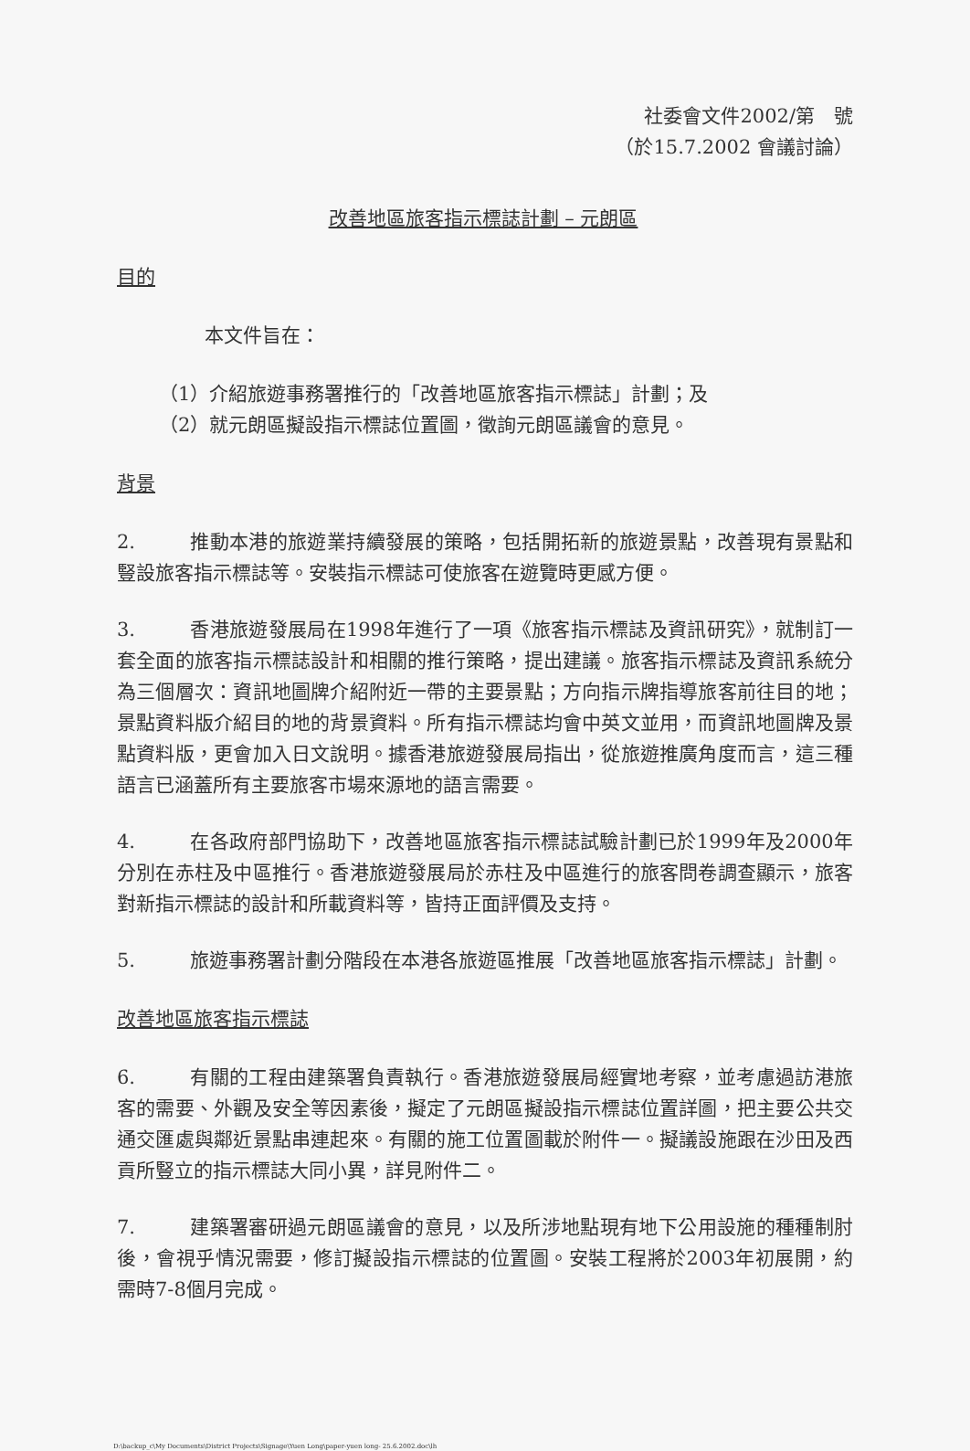社委會文件2002/第　號
（於15.7.2002 會議討論）
改善地區旅客指示標誌計劃 – 元朗區
目的
本文件旨在：
（1）介紹旅遊事務署推行的「改善地區旅客指示標誌」計劃；及
（2）就元朗區擬設指示標誌位置圖，徵詢元朗區議會的意見。
背景
2. 推動本港的旅遊業持續發展的策略，包括開拓新的旅遊景點，改善現有景點和豎設旅客指示標誌等。安裝指示標誌可使旅客在遊覽時更感方便。
3. 香港旅遊發展局在1998年進行了一項《旅客指示標誌及資訊研究》，就制訂一套全面的旅客指示標誌設計和相關的推行策略，提出建議。旅客指示標誌及資訊系統分為三個層次：資訊地圖牌介紹附近一帶的主要景點；方向指示牌指導旅客前往目的地；景點資料版介紹目的地的背景資料。所有指示標誌均會中英文並用，而資訊地圖牌及景點資料版，更會加入日文說明。據香港旅遊發展局指出，從旅遊推廣角度而言，這三種語言已涵蓋所有主要旅客市場來源地的語言需要。
4. 在各政府部門協助下，改善地區旅客指示標誌試驗計劃已於1999年及2000年分別在赤柱及中區推行。香港旅遊發展局於赤柱及中區進行的旅客問卷調查顯示，旅客對新指示標誌的設計和所載資料等，皆持正面評價及支持。
5. 旅遊事務署計劃分階段在本港各旅遊區推展「改善地區旅客指示標誌」計劃。
改善地區旅客指示標誌
6. 有關的工程由建築署負責執行。香港旅遊發展局經實地考察，並考慮過訪港旅客的需要、外觀及安全等因素後，擬定了元朗區擬設指示標誌位置詳圖，把主要公共交通交匯處與鄰近景點串連起來。有關的施工位置圖載於附件一。擬議設施跟在沙田及西貢所豎立的指示標誌大同小異，詳見附件二。
7. 建築署審研過元朗區議會的意見，以及所涉地點現有地下公用設施的種種制肘後，會視乎情況需要，修訂擬設指示標誌的位置圖。安裝工程將於2003年初展開，約需時7-8個月完成。
D:\backup_c\My Documents\District Projects\Signage\Yuen Long\paper-yuen long- 25.6.2002.doc\lh